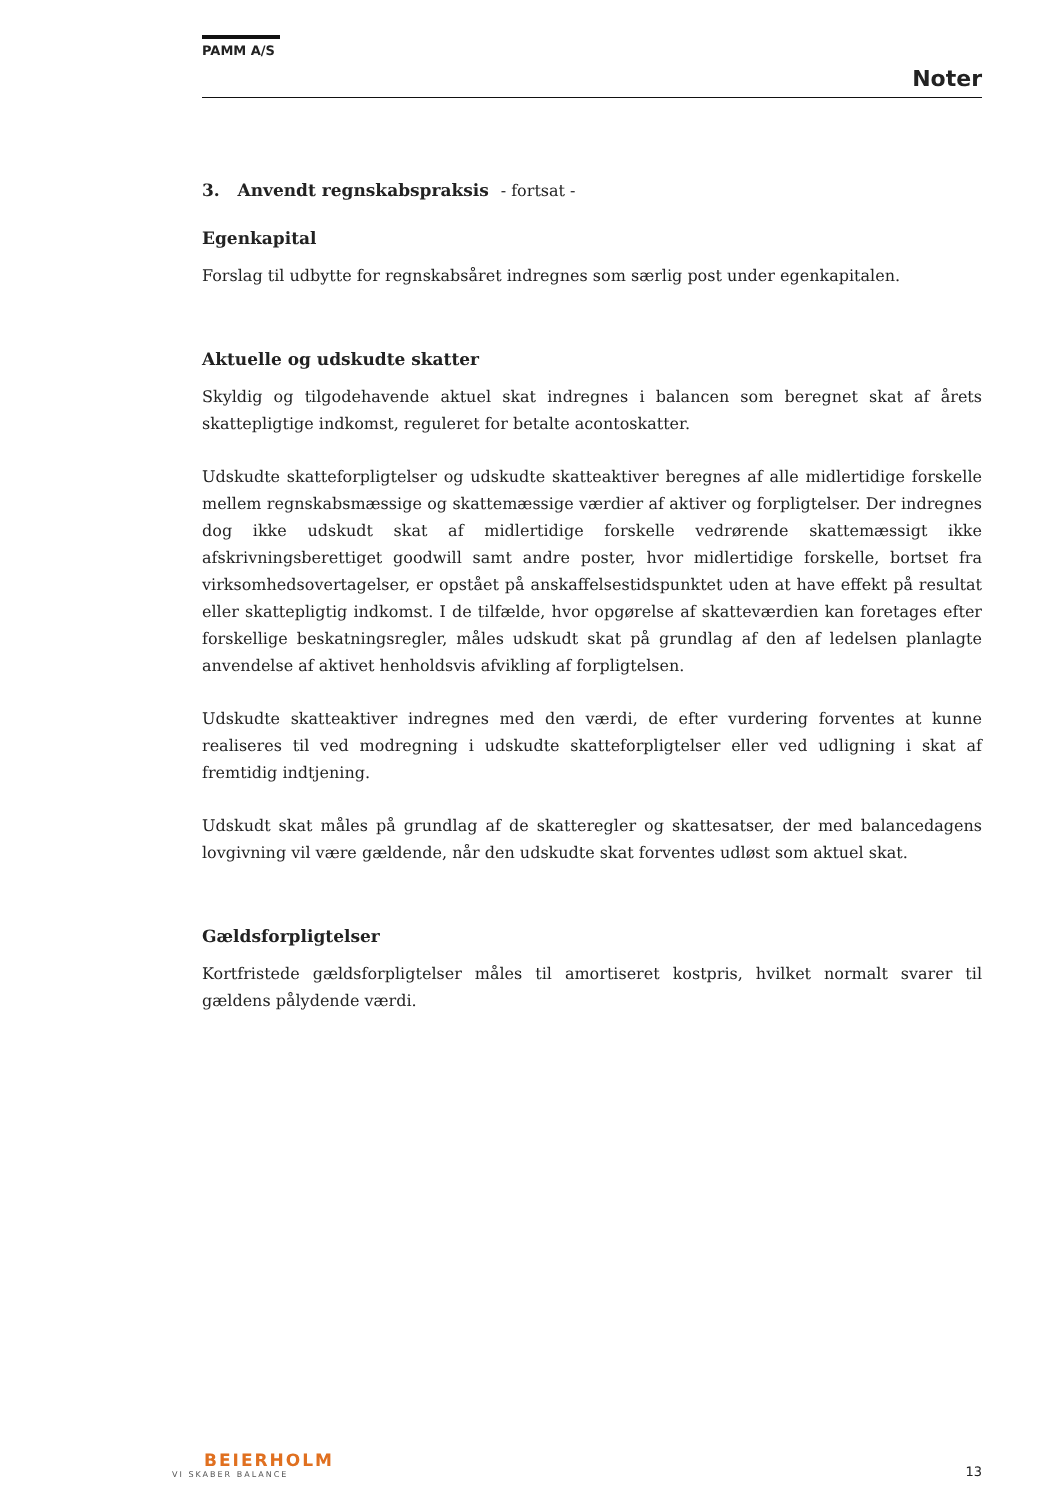PAMM A/S
Noter
3. Anvendt regnskabspraksis - fortsat -
Egenkapital
Forslag til udbytte for regnskabsåret indregnes som særlig post under egenkapitalen.
Aktuelle og udskudte skatter
Skyldig og tilgodehavende aktuel skat indregnes i balancen som beregnet skat af årets skattepligtige indkomst, reguleret for betalte acontoskatter.
Udskudte skatteforpligtelser og udskudte skatteaktiver beregnes af alle midlertidige forskelle mellem regnskabsmæssige og skattemæssige værdier af aktiver og forpligtelser. Der indregnes dog ikke udskudt skat af midlertidige forskelle vedrørende skattemæssigt ikke afskrivningsberettiget goodwill samt andre poster, hvor midlertidige forskelle, bortset fra virksomhedsovertagelser, er opstået på anskaffelsestidspunktet uden at have effekt på resultat eller skattepligtig indkomst. I de tilfælde, hvor opgørelse af skatteværdien kan foretages efter forskellige beskatningsregler, måles udskudt skat på grundlag af den af ledelsen planlagte anvendelse af aktivet henholdsvis afvikling af forpligtelsen.
Udskudte skatteaktiver indregnes med den værdi, de efter vurdering forventes at kunne realiseres til ved modregning i udskudte skatteforpligtelser eller ved udligning i skat af fremtidig indtjening.
Udskudt skat måles på grundlag af de skatteregler og skattesatser, der med balancedagens lovgivning vil være gældende, når den udskudte skat forventes udløst som aktuel skat.
Gældsforpligtelser
Kortfristede gældsforpligtelser måles til amortiseret kostpris, hvilket normalt svarer til gældens pålydende værdi.
BEIERHOLM
VI SKABER BALANCE
13